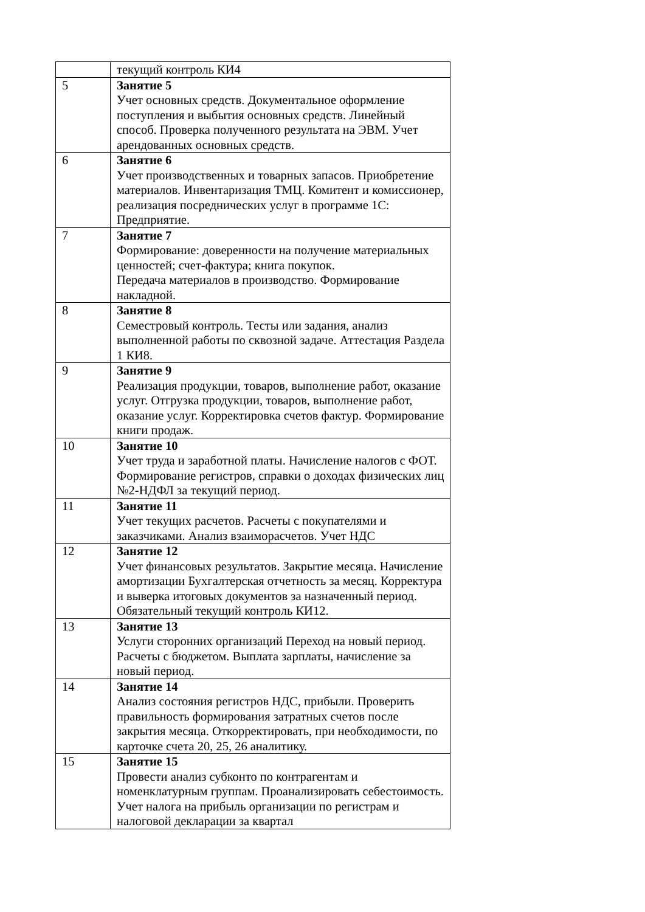| | текущий контроль КИ4 |
| 5 | Занятие 5 Учет основных средств. Документальное оформление поступления и выбытия основных средств. Линейный способ. Проверка полученного результата на ЭВМ. Учет арендованных основных средств. |
| 6 | Занятие 6 Учет производственных и товарных запасов. Приобретение материалов. Инвентаризация ТМЦ. Комитент и комиссионер, реализация посреднических услуг в программе 1С: Предприятие. |
| 7 | Занятие 7 Формирование: доверенности на получение материальных ценностей; счет-фактура; книга покупок. Передача материалов в производство. Формирование накладной. |
| 8 | Занятие 8 Семестровый контроль. Тесты или задания, анализ выполненной работы по сквозной задаче. Аттестация Раздела 1 КИ8. |
| 9 | Занятие 9 Реализация продукции, товаров, выполнение работ, оказание услуг. Отгрузка продукции, товаров, выполнение работ, оказание услуг. Корректировка счетов фактур. Формирование книги продаж. |
| 10 | Занятие 10 Учет труда и заработной платы. Начисление налогов с ФОТ. Формирование регистров, справки о доходах физических лиц №2-НДФЛ за текущий период. |
| 11 | Занятие 11 Учет текущих расчетов. Расчеты с покупателями и заказчиками. Анализ взаиморасчетов. Учет НДС |
| 12 | Занятие 12 Учет финансовых результатов. Закрытие месяца. Начисление амортизации Бухгалтерская отчетность за месяц. Корректура и выверка итоговых документов за назначенный период. Обязательный текущий контроль КИ12. |
| 13 | Занятие 13 Услуги сторонних организаций Переход на новый период. Расчеты с бюджетом. Выплата зарплаты, начисление за новый период. |
| 14 | Занятие 14 Анализ состояния регистров НДС, прибыли. Проверить правильность формирования затратных счетов после закрытия месяца. Откорректировать, при необходимости, по карточке счета 20, 25, 26 аналитику. |
| 15 | Занятие 15 Провести анализ субконто по контрагентам и номенклатурным группам. Проанализировать себестоимость. Учет налога на прибыль организации по регистрам и налоговой декларации за квартал |